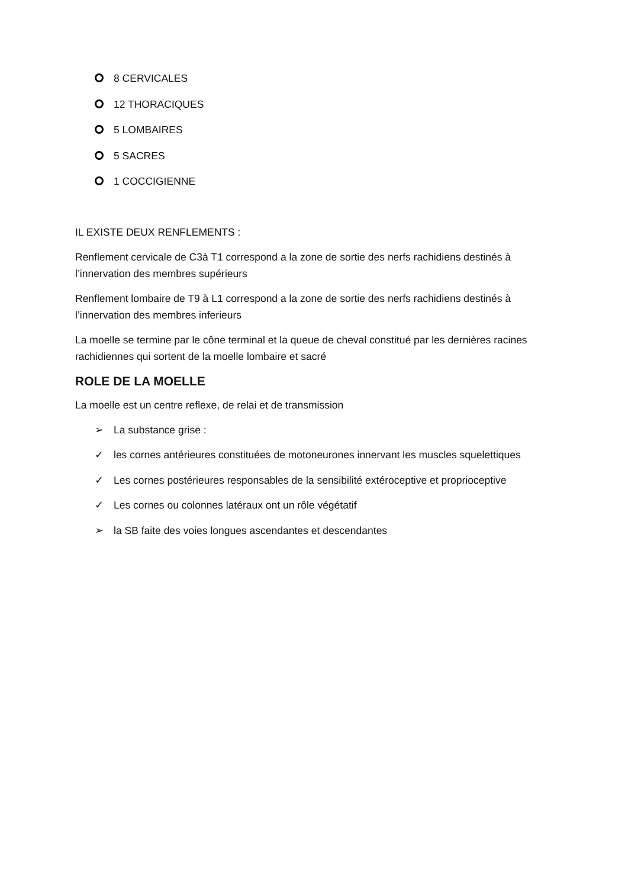8 CERVICALES
12 THORACIQUES
5 LOMBAIRES
5 SACRES
1 COCCIGIENNE
IL EXISTE DEUX RENFLEMENTS :
Renflement cervicale de C3à T1 correspond a la zone de sortie des nerfs rachidiens destinés à l’innervation des membres supérieurs
Renflement lombaire de T9 à L1 correspond a la zone de sortie des nerfs rachidiens destinés à l’innervation des membres inferieurs
La moelle se termine par le cône terminal et la queue de cheval constitué par les dernières racines rachidiennes qui sortent de la moelle lombaire et sacré
ROLE DE LA MOELLE
La moelle est un centre reflexe, de relai et de transmission
➢ La substance grise :
✓ les cornes antérieures constituées de motoneurones innervant les muscles squelettiques
✓ Les cornes postérieures responsables de la sensibilité extéroceptive et proprioceptive
✓ Les cornes ou colonnes latéraux ont un rôle végétatif
➢ la SB faite des voies longues ascendantes et descendantes